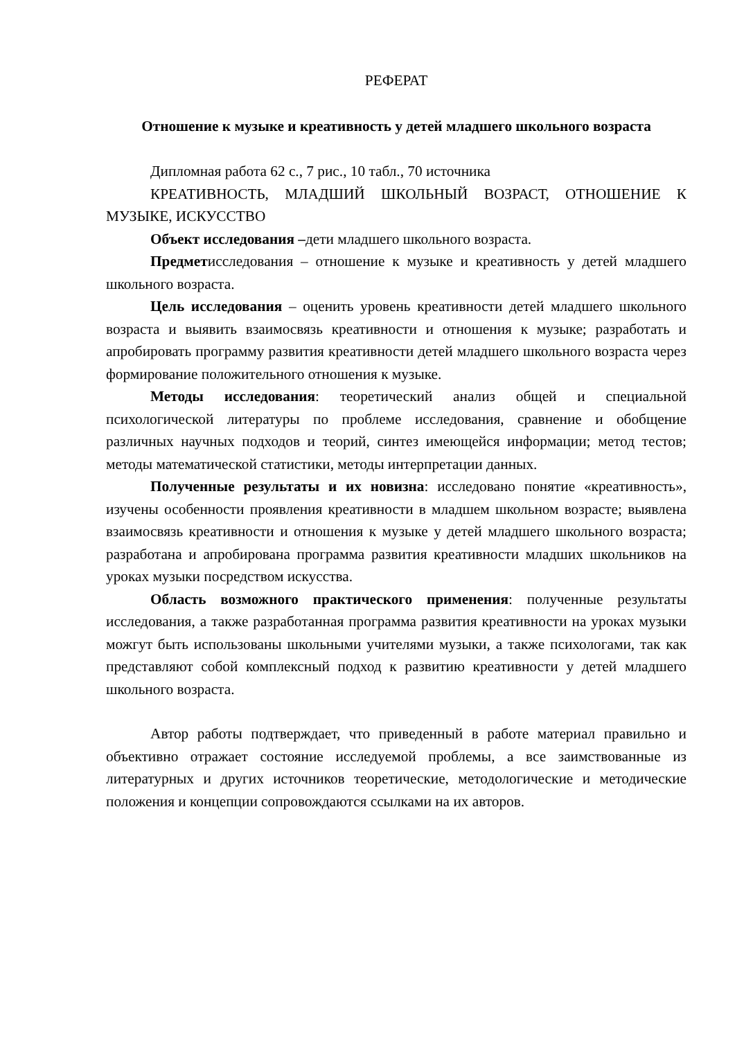РЕФЕРАТ
Отношение к музыке и креативность у детей младшего школьного возраста
Дипломная работа 62 с., 7 рис., 10 табл., 70 источника
КРЕАТИВНОСТЬ, МЛАДШИЙ ШКОЛЬНЫЙ ВОЗРАСТ, ОТНОШЕНИЕ К МУЗЫКЕ, ИСКУССТВО
Объект исследования –дети младшего школьного возраста.
Предметисследования – отношение к музыке и креативность у детей младшего школьного возраста.
Цель исследования – оценить уровень креативности детей младшего школьного возраста и выявить взаимосвязь креативности и отношения к музыке; разработать и апробировать программу развития креативности детей младшего школьного возраста через формирование положительного отношения к музыке.
Методы исследования: теоретический анализ общей и специальной психологической литературы по проблеме исследования, сравнение и обобщение различных научных подходов и теорий, синтез имеющейся информации; метод тестов; методы математической статистики, методы интерпретации данных.
Полученные результаты и их новизна: исследовано понятие «креативность», изучены особенности проявления креативности в младшем школьном возрасте; выявлена взаимосвязь креативности и отношения к музыке у детей младшего школьного возраста; разработана и апробирована программа развития креативности младших школьников на уроках музыки посредством искусства.
Область возможного практического применения: полученные результаты исследования, а также разработанная программа развития креативности на уроках музыки можгут быть использованы школьными учителями музыки, а также психологами, так как представляют собой комплексный подход к развитию креативности у детей младшего школьного возраста.
Автор работы подтверждает, что приведенный в работе материал правильно и объективно отражает состояние исследуемой проблемы, а все заимствованные из литературных и других источников теоретические, методологические и методические положения и концепции сопровождаются ссылками на их авторов.